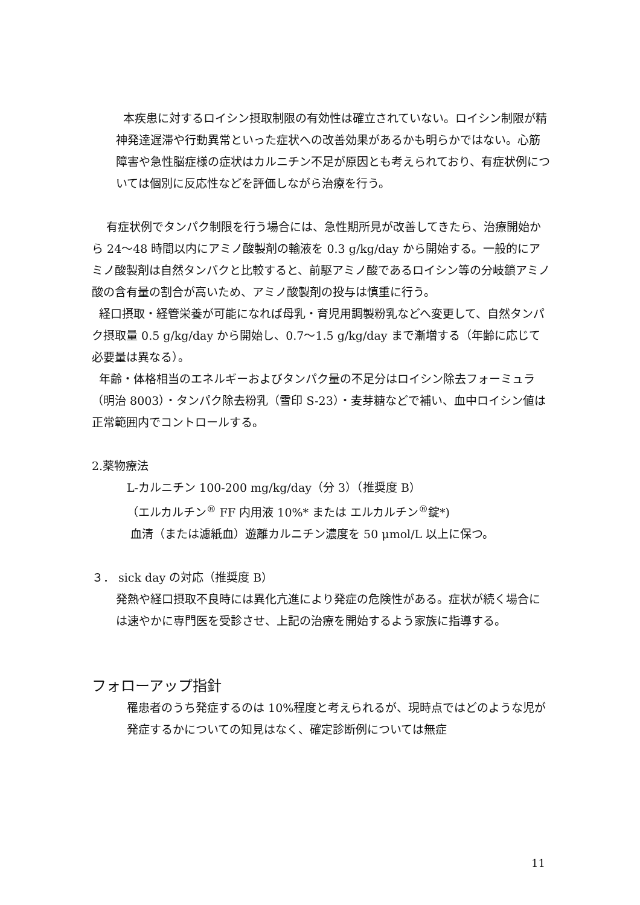本疾患に対するロイシン摂取制限の有効性は確立されていない。ロイシン制限が精神発達遅滞や行動異常といった症状への改善効果があるかも明らかではない。心筋障害や急性脳症様の症状はカルニチン不足が原因とも考えられており、有症状例については個別に反応性などを評価しながら治療を行う。
有症状例でタンパク制限を行う場合には、急性期所見が改善してきたら、治療開始から 24～48 時間以内にアミノ酸製剤の輸液を 0.3 g/kg/day から開始する。一般的にアミノ酸製剤は自然タンパクと比較すると、前駆アミノ酸であるロイシン等の分岐鎖アミノ酸の含有量の割合が高いため、アミノ酸製剤の投与は慎重に行う。
経口摂取・経管栄養が可能になれば母乳・育児用調製粉乳などへ変更して、自然タンパク摂取量 0.5 g/kg/day から開始し、0.7～1.5 g/kg/day まで漸増する（年齢に応じて必要量は異なる）。
年齢・体格相当のエネルギーおよびタンパク量の不足分はロイシン除去フォーミュラ（明治 8003）・タンパク除去粉乳（雪印 S-23）・麦芽糖などで補い、血中ロイシン値は正常範囲内でコントロールする。
2.薬物療法
L-カルニチン 100-200 mg/kg/day（分 3）（推奨度 B）
（エルカルチン<sup>®</sup> FF 内用液 10%* または エルカルチン<sup>®</sup>錠*)
血清（または濾紙血）遊離カルニチン濃度を 50 μmol/L 以上に保つ。
３． sick day の対応（推奨度 B）
発熱や経口摂取不良時には異化亢進により発症の危険性がある。症状が続く場合には速やかに専門医を受診させ、上記の治療を開始するよう家族に指導する。
フォローアップ指針
罹患者のうち発症するのは 10%程度と考えられるが、現時点ではどのような児が発症するかについての知見はなく、確定診断例については無症
11